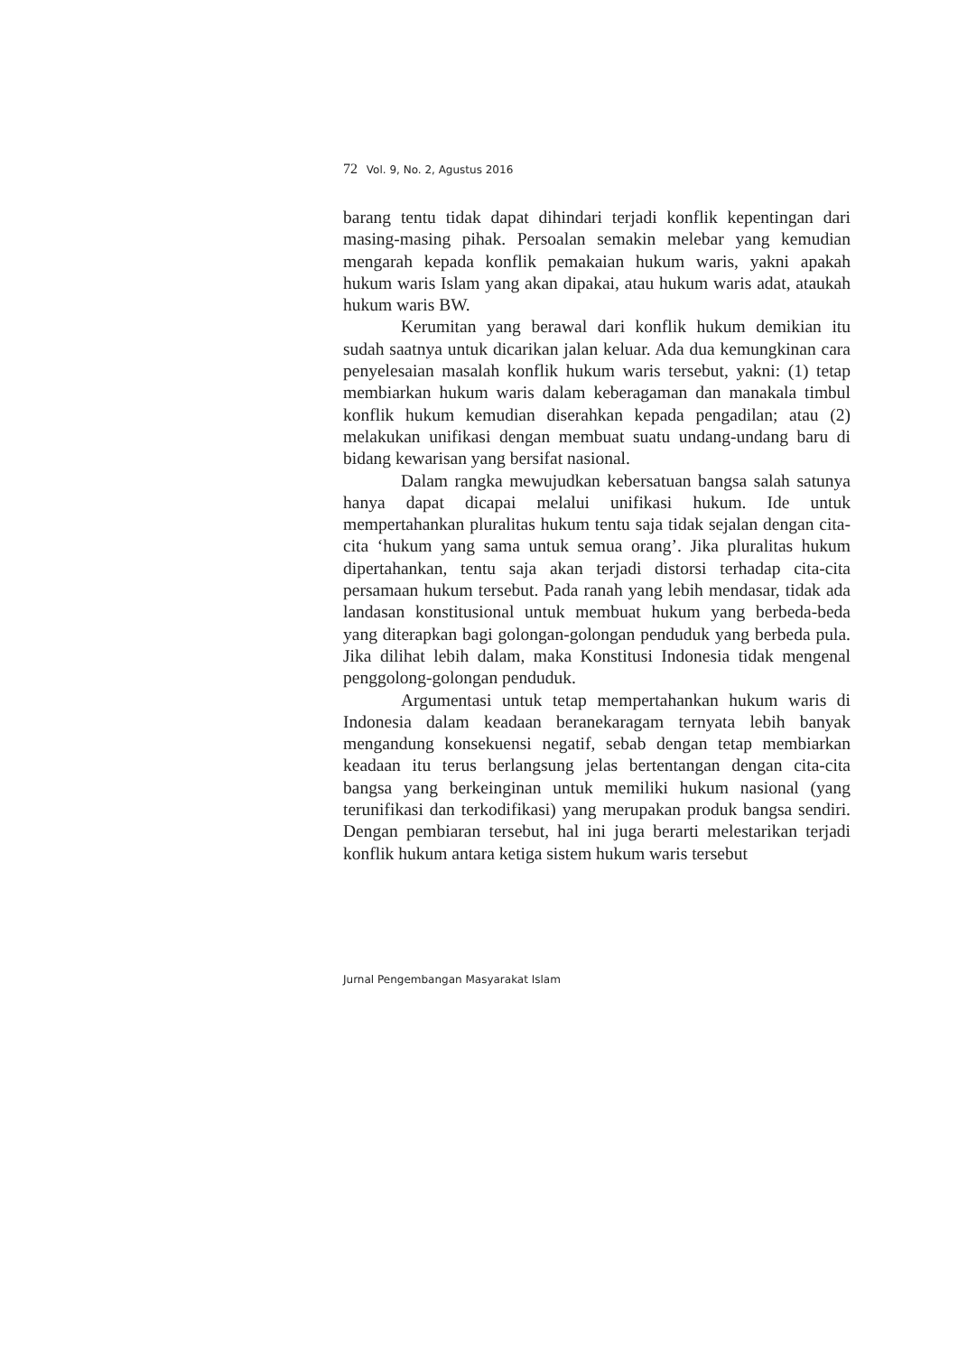72 Vol. 9, No. 2, Agustus 2016
barang tentu tidak dapat dihindari terjadi konflik kepentingan dari masing-masing pihak. Persoalan semakin melebar yang kemudian mengarah kepada konflik pemakaian hukum waris, yakni apakah hukum waris Islam yang akan dipakai, atau hukum waris adat, ataukah hukum waris BW.
Kerumitan yang berawal dari konflik hukum demikian itu sudah saatnya untuk dicarikan jalan keluar. Ada dua kemungkinan cara penyelesaian masalah konflik hukum waris tersebut, yakni: (1) tetap membiarkan hukum waris dalam keberagaman dan manakala timbul konflik hukum kemudian diserahkan kepada pengadilan; atau (2) melakukan unifikasi dengan membuat suatu undang-undang baru di bidang kewarisan yang bersifat nasional.
Dalam rangka mewujudkan kebersatuan bangsa salah satunya hanya dapat dicapai melalui unifikasi hukum. Ide untuk mempertahankan pluralitas hukum tentu saja tidak sejalan dengan cita-cita ‘hukum yang sama untuk semua orang’. Jika pluralitas hukum dipertahankan, tentu saja akan terjadi distorsi terhadap cita-cita persamaan hukum tersebut. Pada ranah yang lebih mendasar, tidak ada landasan konstitusional untuk membuat hukum yang berbeda-beda yang diterapkan bagi golongan-golongan penduduk yang berbeda pula. Jika dilihat lebih dalam, maka Konstitusi Indonesia tidak mengenal penggolong-golongan penduduk.
Argumentasi untuk tetap mempertahankan hukum waris di Indonesia dalam keadaan beranekaragam ternyata lebih banyak mengandung konsekuensi negatif, sebab dengan tetap membiarkan keadaan itu terus berlangsung jelas bertentangan dengan cita-cita bangsa yang berkeinginan untuk memiliki hukum nasional (yang terunifikasi dan terkodifikasi) yang merupakan produk bangsa sendiri. Dengan pembiaran tersebut, hal ini juga berarti melestarikan terjadi konflik hukum antara ketiga sistem hukum waris tersebut
Jurnal Pengembangan Masyarakat Islam